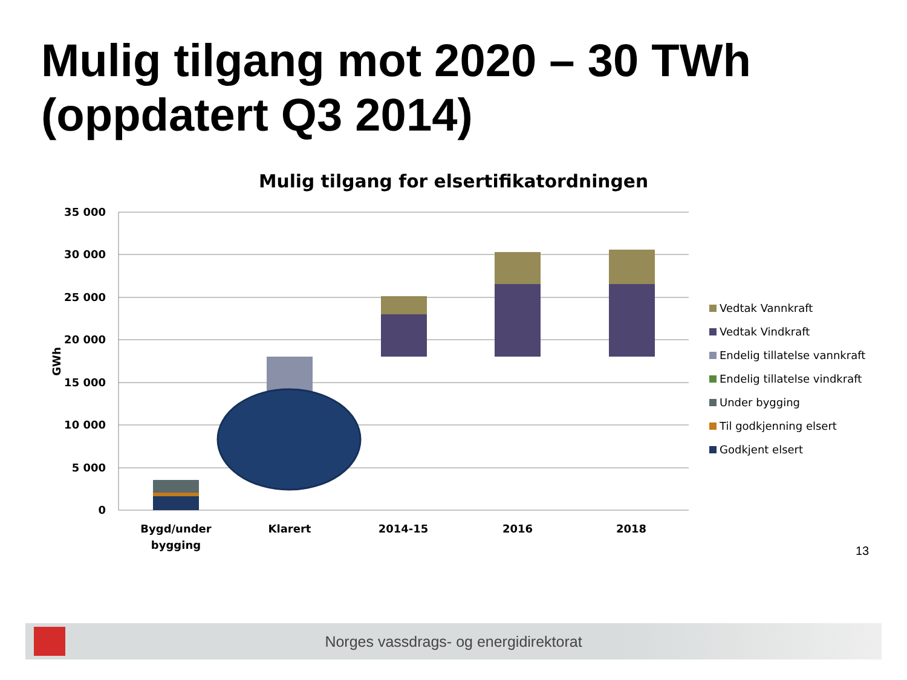Mulig tilgang mot 2020 – 30 TWh
(oppdatert Q3 2014)
Mulig tilgang for elsertifikatordningen
35 000
30 000
25 000
20 000
15 000
10 000
5 000
0
GWh
Bygd/under
bygging
Klarert
2014-15
2016
2018
Vedtak Vannkraft
Vedtak Vindkraft
Endelig tillatelse vannkraft
Endelig tillatelse vindkraft
Under bygging
Til godkjenning elsert
Godkjent elsert
13
Norges vassdrags- og energidirektorat